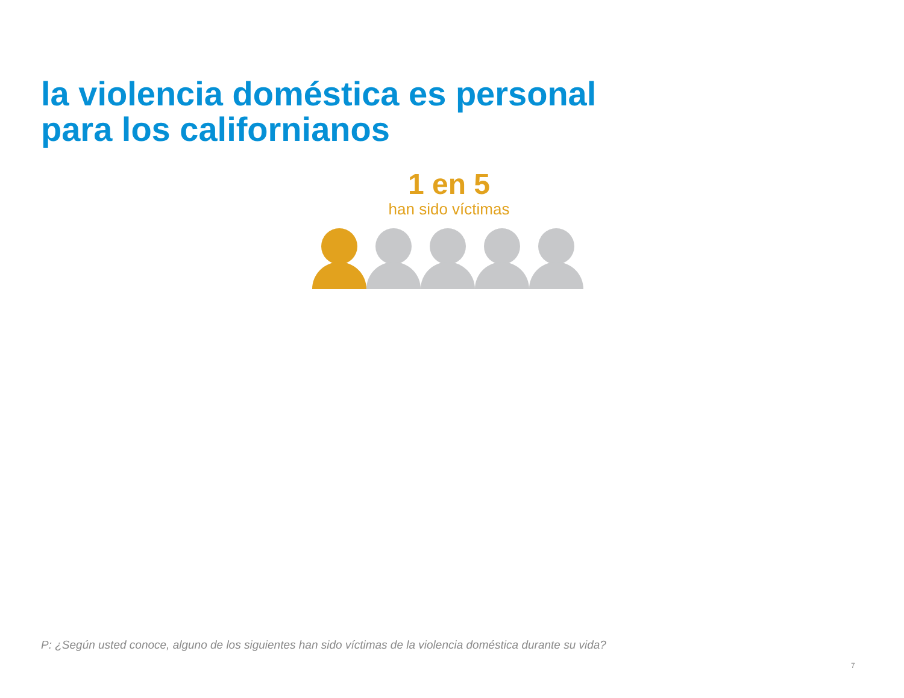la violencia doméstica es personal
para los californianos
1 en 5
han sido víctimas
P: ¿Según usted conoce, alguno de los siguientes han sido víctimas de la violencia doméstica durante su vida?
7